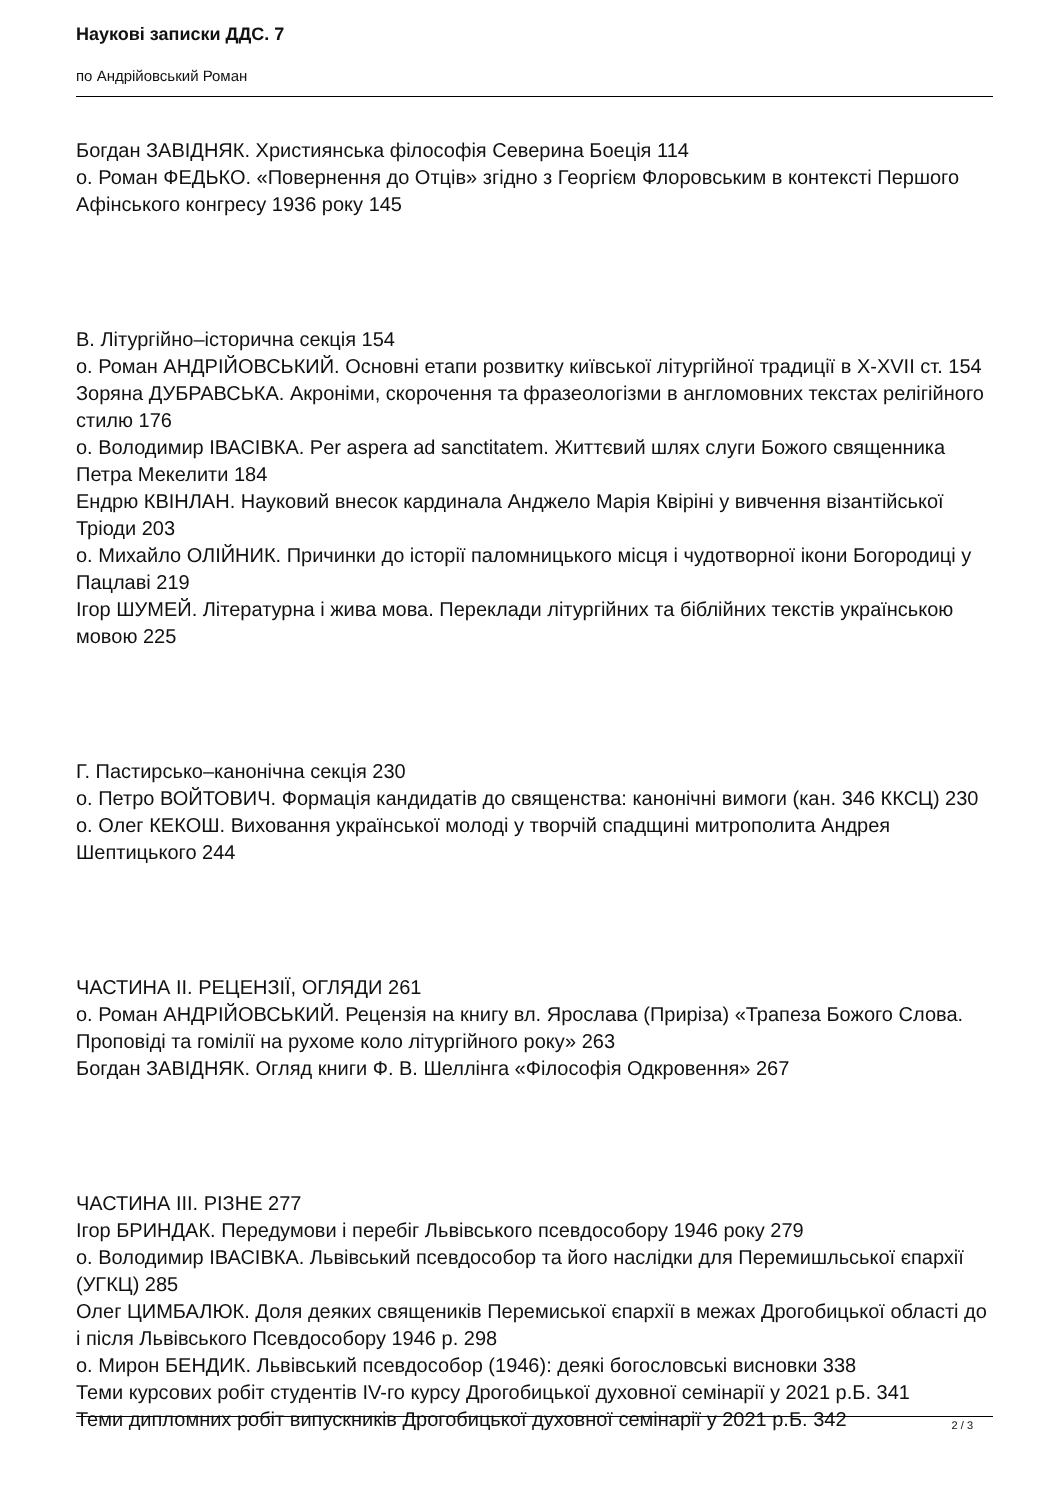Наукові записки ДДС. 7
по Андрійовський Роман
Богдан ЗАВІДНЯК. Християнська філософія Северина Боеція 114
о. Роман ФЕДЬКО. «Повернення до Отців» згідно з Георгієм Флоровським в контексті Першого Афінського конгресу 1936 року 145
В. Літургійно–історична секція 154
о. Роман АНДРІЙОВСЬКИЙ. Основні етапи розвитку київської літургійної традиції в X-XVII ст. 154
Зоряна ДУБРАВСЬКА. Акроніми, скорочення та фразеологізми в англомовних текстах релігійного стилю 176
о. Володимир ІВАСІВКА. Per aspera ad sanctitatem. Життєвий шлях слуги Божого священника Петра Мекелити 184
Ендрю КВІНЛАН. Науковий внесок кардинала Анджело Марія Квіріні у вивчення візантійської Тріоди 203
о. Михайло ОЛІЙНИК. Причинки до історії паломницького місця і чудотворної ікони Богородиці у Пацлаві 219
Ігор ШУМЕЙ. Літературна і жива мова. Переклади літургійних та біблійних текстів українською мовою 225
Г. Пастирсько–канонічна секція 230
о. Петро ВОЙТОВИЧ. Формація кандидатів до священства: канонічні вимоги (кан. 346 ККСЦ) 230
о. Олег КЕКОШ. Виховання української молоді у творчій спадщині митрополита Андрея Шептицького 244
ЧАСТИНА II. РЕЦЕНЗІЇ, ОГЛЯДИ 261
о. Роман АНДРІЙОВСЬКИЙ. Рецензія на книгу вл. Ярослава (Приріза) «Трапеза Божого Слова. Проповіді та гомілії на рухоме коло літургійного року» 263
Богдан ЗАВІДНЯК. Огляд книги Ф. В. Шеллінга «Філософія Одкровення» 267
ЧАСТИНА III. РІЗНЕ 277
Ігор БРИНДАК. Передумови і перебіг Львівського псевдособору 1946 року 279
о. Володимир ІВАСІВКА. Львівський псевдособор та його наслідки для Перемишльської єпархії (УГКЦ) 285
Олег ЦИМБАЛЮК. Доля деяких священиків Перемиської єпархії в межах Дрогобицької області до і після Львівського Псевдособору 1946 р. 298
о. Мирон БЕНДИК. Львівський псевдособор (1946): деякі богословські висновки 338
Теми курсових робіт студентів IV-го курсу Дрогобицької духовної семінарії у 2021 р.Б. 341
Теми дипломних робіт випускників Дрогобицької духовної семінарії у 2021 р.Б. 342
2 / 3